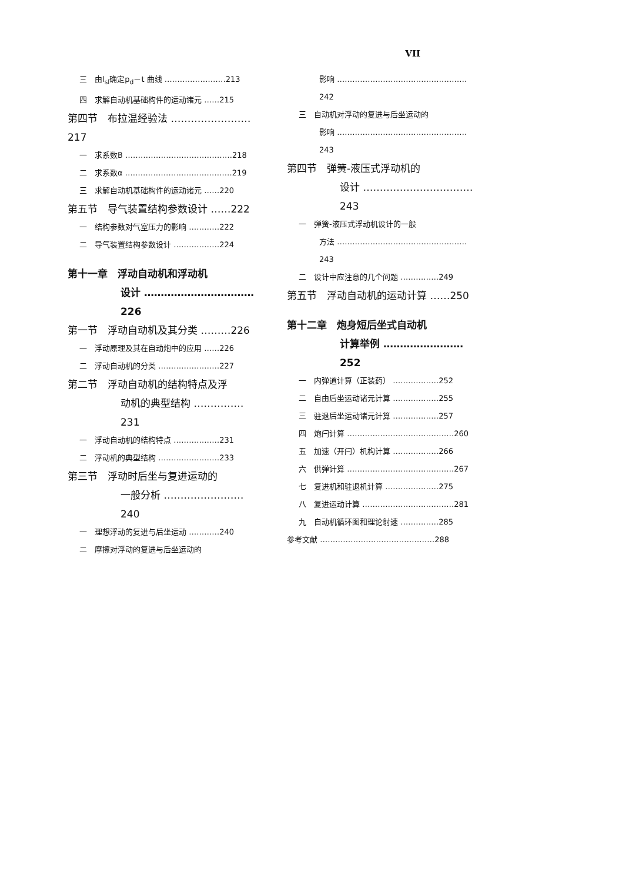VII
三　由l<sub>sl</sub>确定p<sub>d</sub>－t 曲线 ……………………213
四　求解自动机基础构件的运动诸元 ……215
第四节　布拉温经验法 ……………………217
一　求系数B ……………………………………218
二　求系数α ……………………………………219
三　求解自动机基础构件的运动诸元 ……220
第五节　导气装置结构参数设计 ……222
一　结构参数对气室压力的影响 …………222
二　导气装置结构参数设计 ………………224
第十一章　浮动自动机和浮动机
设计 ……………………………226
第一节　浮动自动机及其分类 ………226
一　浮动原理及其在自动炮中的应用 ……226
二　浮动自动机的分类 ……………………227
第二节　浮动自动机的结构特点及浮
动机的典型结构 ……………231
一　浮动自动机的结构特点 ………………231
二　浮动机的典型结构 ……………………233
第三节　浮动时后坐与复进运动的
一般分析 ……………………240
一　理想浮动的复进与后坐运动 …………240
二　摩擦对浮动的复进与后坐运动的
影响 ……………………………………………242
三　自动机对浮动的复进与后坐运动的
影响 ……………………………………………243
第四节　弹簧-液压式浮动机的
设计 ……………………………243
一　弹簧-液压式浮动机设计的一般
方法 ……………………………………………243
二　设计中应注意的几个问题 ……………249
第五节　浮动自动机的运动计算 ……250
第十二章　炮身短后坐式自动机
计算举例 ……………………252
一　内弹道计算（正装药） ………………252
二　自由后坐运动诸元计算 ………………255
三　驻退后坐运动诸元计算 ………………257
四　炮闩计算 ……………………………………260
五　加速（开闩）机构计算 ………………266
六　供弹计算 ……………………………………267
七　复进机和驻退机计算 …………………275
八　复进运动计算 ………………………………281
九　自动机循环图和理论射速 ……………285
参考文献 ………………………………………288